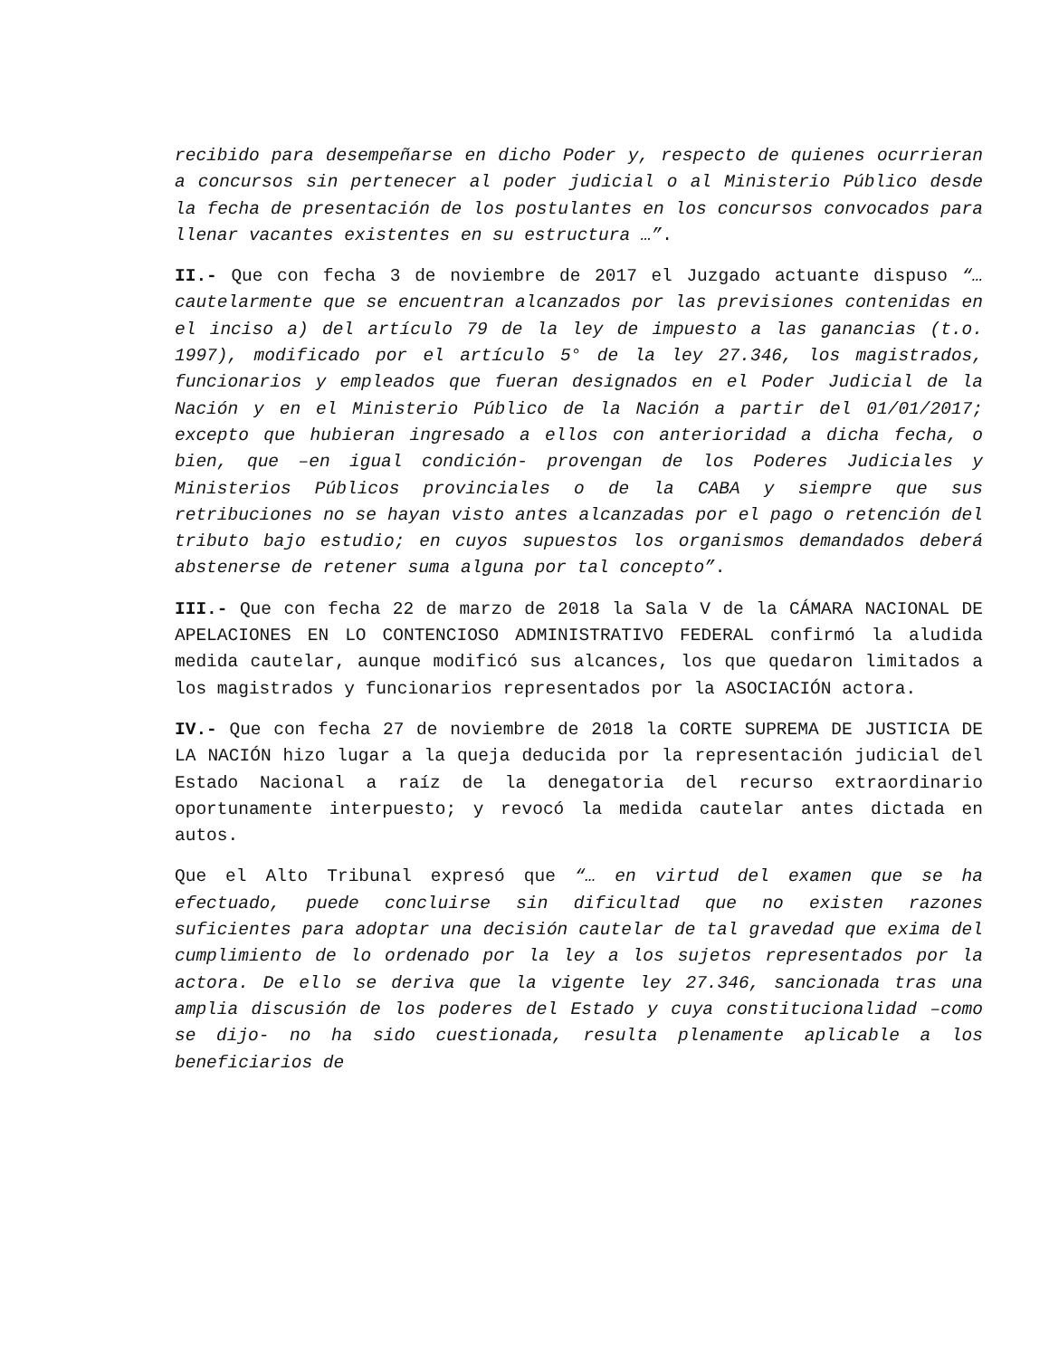recibido para desempeñarse en dicho Poder y, respecto de quienes ocurrieran a concursos sin pertenecer al poder judicial o al Ministerio Público desde la fecha de presentación de los postulantes en los concursos convocados para llenar vacantes existentes en su estructura …”.
II.- Que con fecha 3 de noviembre de 2017 el Juzgado actuante dispuso “… cautelarmente que se encuentran alcanzados por las previsiones contenidas en el inciso a) del artículo 79 de la ley de impuesto a las ganancias (t.o. 1997), modificado por el artículo 5° de la ley 27.346, los magistrados, funcionarios y empleados que fueran designados en el Poder Judicial de la Nación y en el Ministerio Público de la Nación a partir del 01/01/2017; excepto que hubieran ingresado a ellos con anterioridad a dicha fecha, o bien, que –en igual condición- provengan de los Poderes Judiciales y Ministerios Públicos provinciales o de la CABA y siempre que sus retribuciones no se hayan visto antes alcanzadas por el pago o retención del tributo bajo estudio; en cuyos supuestos los organismos demandados deberá abstenerse de retener suma alguna por tal concepto”.
III.- Que con fecha 22 de marzo de 2018 la Sala V de la CÁMARA NACIONAL DE APELACIONES EN LO CONTENCIOSO ADMINISTRATIVO FEDERAL confirmó la aludida medida cautelar, aunque modificó sus alcances, los que quedaron limitados a los magistrados y funcionarios representados por la ASOCIACIÓN actora.
IV.- Que con fecha 27 de noviembre de 2018 la CORTE SUPREMA DE JUSTICIA DE LA NACIÓN hizo lugar a la queja deducida por la representación judicial del Estado Nacional a raíz de la denegatoria del recurso extraordinario oportunamente interpuesto; y revocó la medida cautelar antes dictada en autos.
Que el Alto Tribunal expresó que “… en virtud del examen que se ha efectuado, puede concluirse sin dificultad que no existen razones suficientes para adoptar una decisión cautelar de tal gravedad que exima del cumplimiento de lo ordenado por la ley a los sujetos representados por la actora. De ello se deriva que la vigente ley 27.346, sancionada tras una amplia discusión de los poderes del Estado y cuya constitucionalidad –como se dijo- no ha sido cuestionada, resulta plenamente aplicable a los beneficiarios de